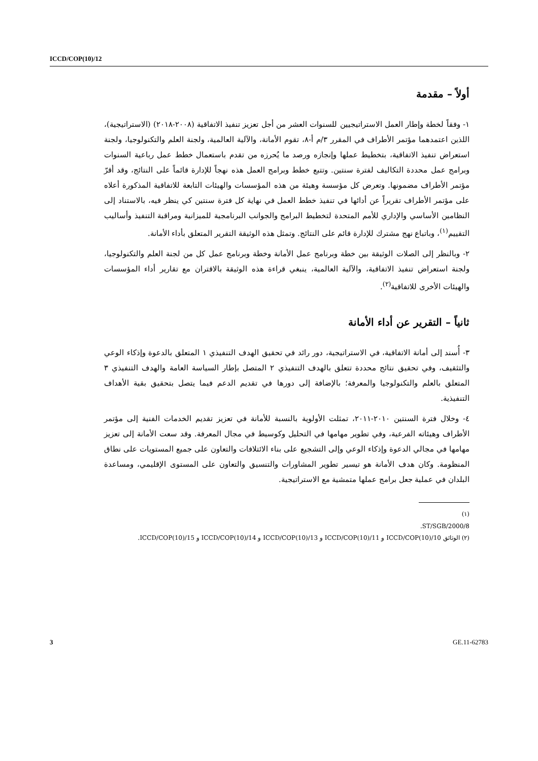ICCD/COP(10)/12
أولاً – مقدمة
١- وفقاً لخطة وإطار العمل الاستراتيجيين للسنوات العشر من أجل تعزيز تنفيذ الاتفاقية (٢٠٠٨-٢٠١٨) (الاستراتيجية)، اللذين اعتمدهما مؤتمر الأطراف في المقرر ٣/م أ-٨، تقوم الأمانة، والآلية العالمية، ولجنة العلم والتكنولوجيا، ولجنة استعراض تنفيذ الاتفاقية، بتخطيط عملها وإنجازه ورصد ما يُحرزه من تقدم باستعمال خطط عمل رباعية السنوات وبرامج عمل محددة التكاليف لفترة سنتين. وتتبع خطط وبرامج العمل هذه نهجاً للإدارة قائماً على النتائج، وقد أقرّ مؤتمر الأطراف مضمونها. وتعرض كل مؤسسة وهيئة من هذه المؤسسات والهيئات التابعة للاتفاقية المذكورة أعلاه على مؤتمر الأطراف تقريراً عن أدائها في تنفيذ خطط العمل في نهاية كل فترة سنتين كي ينظر فيه، بالاستناد إلى النظامين الأساسي والإداري للأمم المتحدة لتخطيط البرامج والجوانب البرنامجية للميزانية ومراقبة التنفيذ وأساليب التقييم<sup>(١)</sup>، وباتباع نهج مشترك للإدارة قائم على النتائج. وتمثل هذه الوثيقة التقرير المتعلق بأداء الأمانة.
٢- وبالنظر إلى الصلات الوثيقة بين خطة وبرنامج عمل الأمانة وخطة وبرنامج عمل كل من لجنة العلم والتكنولوجيا، ولجنة استعراض تنفيذ الاتفاقية، والآلية العالمية، ينبغي قراءة هذه الوثيقة بالاقتران مع تقارير أداء المؤسسات والهيئات الأخرى للاتفاقية<sup>(٢)</sup>.
ثانياً – التقرير عن أداء الأمانة
٣- أُسند إلى أمانة الاتفاقية، في الاستراتيجية، دور رائد في تحقيق الهدف التنفيذي ١ المتعلق بالدعوة وإذكاء الوعي والتثقيف، وفي تحقيق نتائج محددة تتعلق بالهدف التنفيذي ٢ المتصل بإطار السياسة العامة والهدف التنفيذي ٣ المتعلق بالعلم والتكنولوجيا والمعرفة؛ بالإضافة إلى دورها في تقديم الدعم فيما يتصل بتحقيق بقية الأهداف التنفيذية.
٤- وخلال فترة السنتين ٢٠١٠-٢٠١١، تمثلت الأولوية بالنسبة للأمانة في تعزيز تقديم الخدمات الفنية إلى مؤتمر الأطراف وهيئاته الفرعية، وفي تطوير مهامها في التحليل وكوسيط في مجال المعرفة. وقد سعت الأمانة إلى تعزيز مهامها في مجالي الدعوة وإذكاء الوعي وإلى التشجيع على بناء الائتلافات والتعاون على جميع المستويات على نطاق المنظومة. وكان هدف الأمانة هو تيسير تطوير المشاورات والتنسيق والتعاون على المستوى الإقليمي، ومساعدة البلدان في عملية جعل برامج عملها متمشية مع الاستراتيجية.
(١) ST/SGB/2000/8.
(٢) الوثائق ICCD/COP(10)/10 و ICCD/COP(10)/11 و ICCD/COP(10)/13 و ICCD/COP(10)/14 و ICCD/COP(10)/15.
3 GE.11-62783